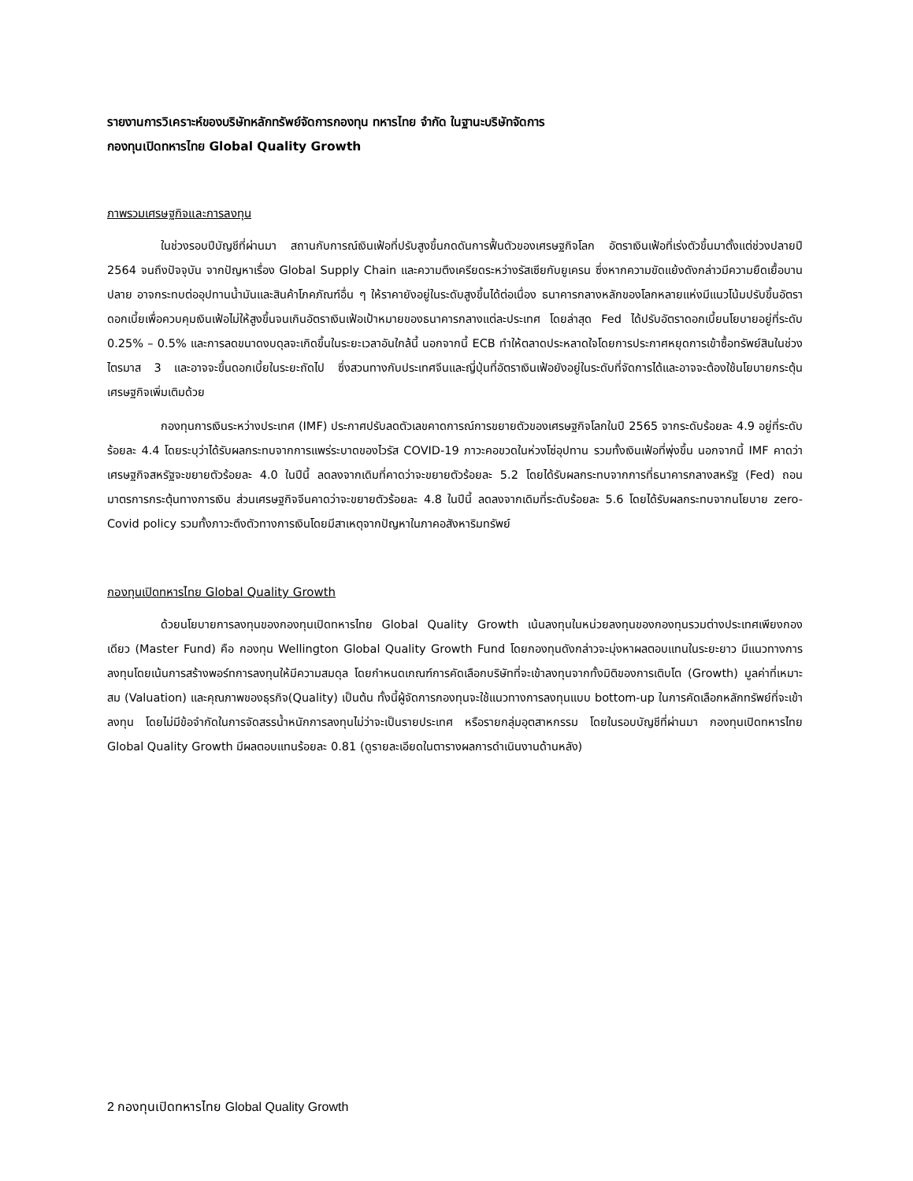รายงานการวิเคราะห์ของบริษัทหลักทรัพย์จัดการกองทุน ทหารไทย จำกัด ในฐานะบริษัทจัดการ
กองทุนเปิดทหารไทย Global Quality Growth
ภาพรวมเศรษฐกิจและการลงทุน
ในช่วงรอบปีบัญชีที่ผ่านมา สถานกับการณ์เงินเฟ้อที่ปรับสูงขึ้นกดดันการฟื้นตัวของเศรษฐกิจโลก อัตราเงินเฟ้อที่เร่งตัวขึ้นมาตั้งแต่ช่วงปลายปี 2564 จนถึงปัจจุบัน จากปัญหาเรื่อง Global Supply Chain และความตึงเครียดระหว่างรัสเซียกับยูเครน ซึ่งหากความขัดแย้งดังกล่าวมีความยืดเยื้อบานปลาย อาจกระทบต่ออุปทานน้ำมันและสินค้าโภคภัณฑ์อื่น ๆ ให้ราคายังอยู่ในระดับสูงขึ้นได้ต่อเนื่อง ธนาคารกลางหลักของโลกหลายแห่งมีแนวโน้มปรับขึ้นอัตราดอกเบี้ยเพื่อควบคุมเงินเฟ้อไม่ให้สูงขึ้นจนเกินอัตราเงินเฟ้อเป้าหมายของธนาคารกลางแต่ละประเทศ โดยล่าสุด Fed ได้ปรับอัตราดอกเบี้ยนโยบายอยู่ที่ระดับ 0.25% – 0.5% และการลดขนาดงบดุลจะเกิดขึ้นในระยะเวลาอันใกล้นี้ นอกจากนี้ ECB ทำให้ตลาดประหลาดใจโดยการประกาศหยุดการเข้าซื้อทรัพย์สินในช่วงไตรมาส 3 และอาจจะขึ้นดอกเบี้ยในระยะถัดไป ซึ่งสวนทางกับประเทศจีนและญี่ปุ่นที่อัตราเงินเฟ้อยังอยู่ในระดับที่จัดการได้และอาจจะต้องใช้นโยบายกระตุ้นเศรษฐกิจเพิ่มเติมด้วย
กองทุนการเงินระหว่างประเทศ (IMF) ประกาศปรับลดตัวเลขคาดการณ์การขยายตัวของเศรษฐกิจโลกในปี 2565 จากระดับร้อยละ 4.9 อยู่ที่ระดับร้อยละ 4.4 โดยระบุว่าได้รับผลกระทบจากการแพร่ระบาดของไวรัส COVID-19 ภาวะคอขวดในห่วงโซ่อุปทาน รวมทั้งเงินเฟ้อที่พุ่งขึ้น นอกจากนี้ IMF คาดว่าเศรษฐกิจสหรัฐจะขยายตัวร้อยละ 4.0 ในปีนี้ ลดลงจากเดิมที่คาดว่าจะขยายตัวร้อยละ 5.2 โดยได้รับผลกระทบจากการที่ธนาคารกลางสหรัฐ (Fed) ถอนมาตรการกระตุ้นทางการเงิน ส่วนเศรษฐกิจจีนคาดว่าจะขยายตัวร้อยละ 4.8 ในปีนี้ ลดลงจากเดิมที่ระดับร้อยละ 5.6 โดยได้รับผลกระทบจากนโยบาย zero-Covid policy รวมทั้งภาวะตึงตัวทางการเงินโดยมีสาเหตุจากปัญหาในภาคอสังหาริมทรัพย์
กองทุนเปิดทหารไทย Global Quality Growth
ด้วยนโยบายการลงทุนของกองทุนเปิดทหารไทย Global Quality Growth เน้นลงทุนในหน่วยลงทุนของกองทุนรวมต่างประเทศเพียงกองเดียว (Master Fund) คือ กองทุน Wellington Global Quality Growth Fund โดยกองทุนดังกล่าวจะมุ่งหาผลตอบแทนในระยะยาว มีแนวทางการลงทุนโดยเน้นการสร้างพอร์ทการลงทุนให้มีความสมดุล โดยกำหนดเกณฑ์การคัดเลือกบริษัทที่จะเข้าลงทุนจากทั้งมิติของการเติบโต (Growth) มูลค่าที่เหมาะสม (Valuation) และคุณภาพของธุรกิจ(Quality) เป็นต้น ทั้งนี้ผู้จัดการกองทุนจะใช้แนวทางการลงทุนแบบ bottom-up ในการคัดเลือกหลักทรัพย์ที่จะเข้าลงทุน โดยไม่มีข้อจำกัดในการจัดสรรน้ำหนักการลงทุนไม่ว่าจะเป็นรายประเทศ หรือรายกลุ่มอุตสาหกรรม โดยในรอบบัญชีที่ผ่านมา กองทุนเปิดทหารไทย Global Quality Growth มีผลตอบแทนร้อยละ 0.81 (ดูรายละเอียดในตารางผลการดำเนินงานด้านหลัง)
2 กองทุนเปิดทหารไทย Global Quality Growth